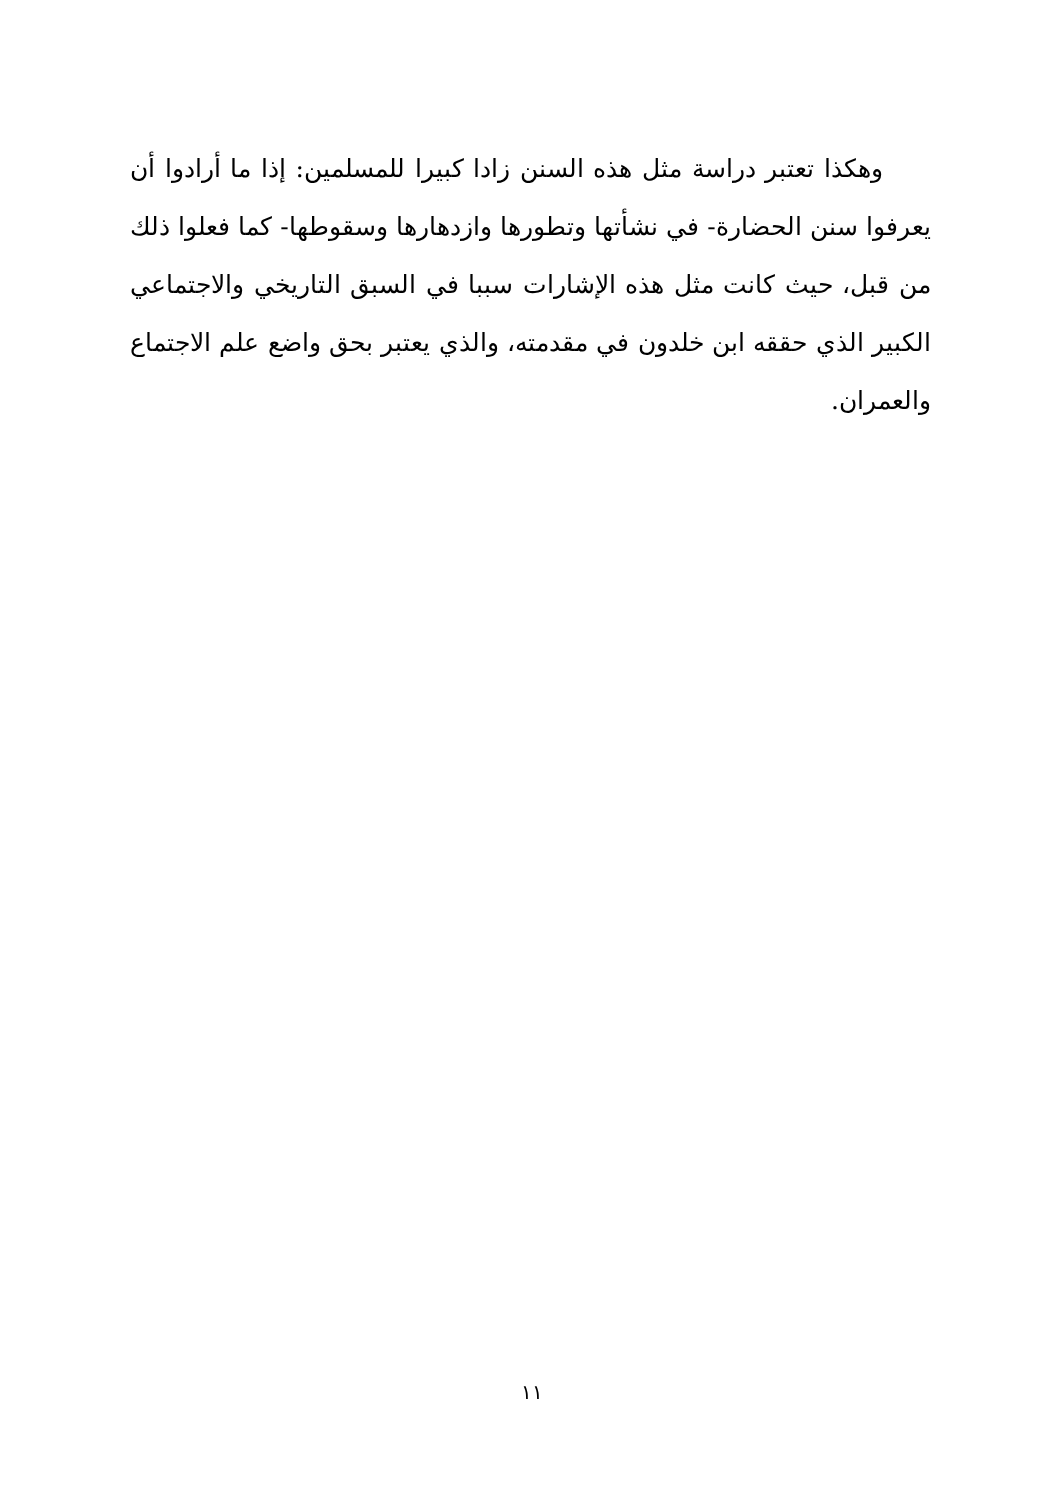وهكذا تعتبر دراسة مثل هذه السنن زادا كبيرا للمسلمين: إذا ما أرادوا أن يعرفوا سنن الحضارة- في نشأتها وتطورها وازدهارها وسقوطها- كما فعلوا ذلك من قبل، حيث كانت مثل هذه الإشارات سببا في السبق التاريخي والاجتماعي الكبير الذي حققه ابن خلدون في مقدمته، والذي يعتبر بحق واضع علم الاجتماع والعمران.
١١